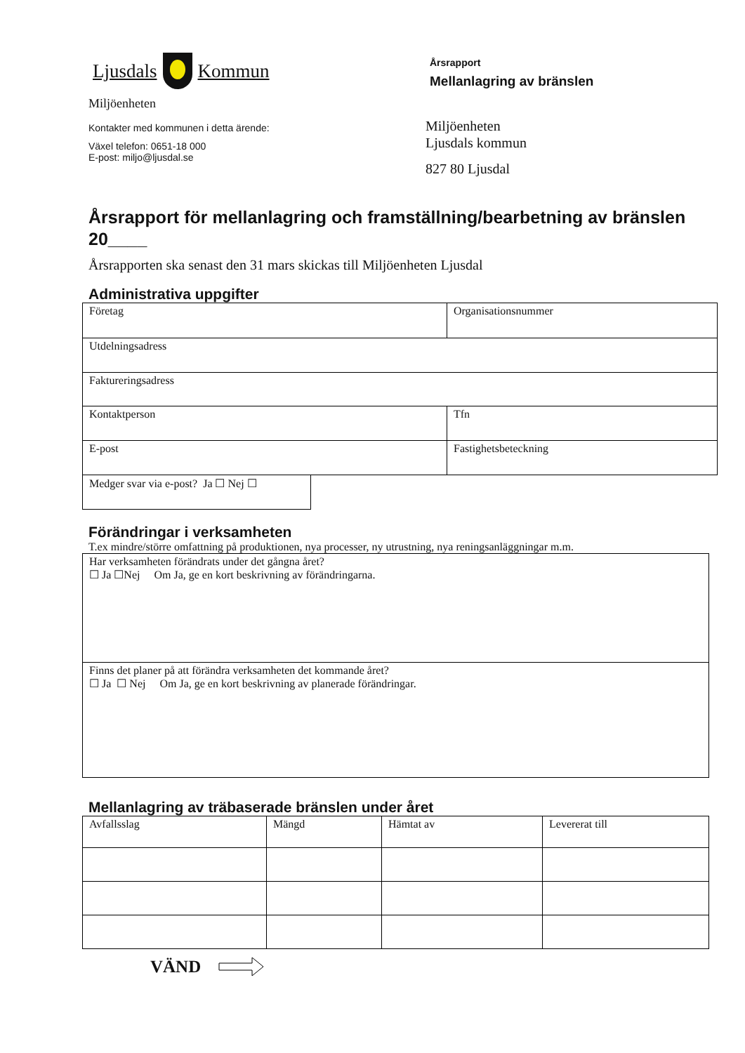Ljusdals Kommun
Miljöenheten
Kontakter med kommunen i detta ärende:
Växel telefon: 0651-18 000
E-post: miljo@ljusdal.se
Årsrapport
Mellanlagring av bränslen
Miljöenheten
Ljusdals kommun
827 80 Ljusdal
Årsrapport för mellanlagring och framställning/bearbetning av bränslen 20____
Årsrapporten ska senast den 31 mars skickas till Miljöenheten Ljusdal
Administrativa uppgifter
| Företag | Organisationsnummer |
| Utdelningsadress | |
| Faktureringsadress | |
| Kontaktperson | Tfn |
| E-post | Fastighetsbeteckning |
| Medger svar via e-post? Ja ☐ Nej ☐ |
Förändringar i verksamheten
T.ex mindre/större omfattning på produktionen, nya processer, ny utrustning, nya reningsanläggningar m.m.
| Har verksamheten förändrats under det gångna året? ☐ Ja ☐Nej Om Ja, ge en kort beskrivning av förändringarna. |
| Finns det planer på att förändra verksamheten det kommande året? ☐ Ja ☐ Nej Om Ja, ge en kort beskrivning av planerade förändringar. |
Mellanlagring av träbaserade bränslen under året
| Avfallsslag | Mängd | Hämtat av | Levererat till |
VÄND